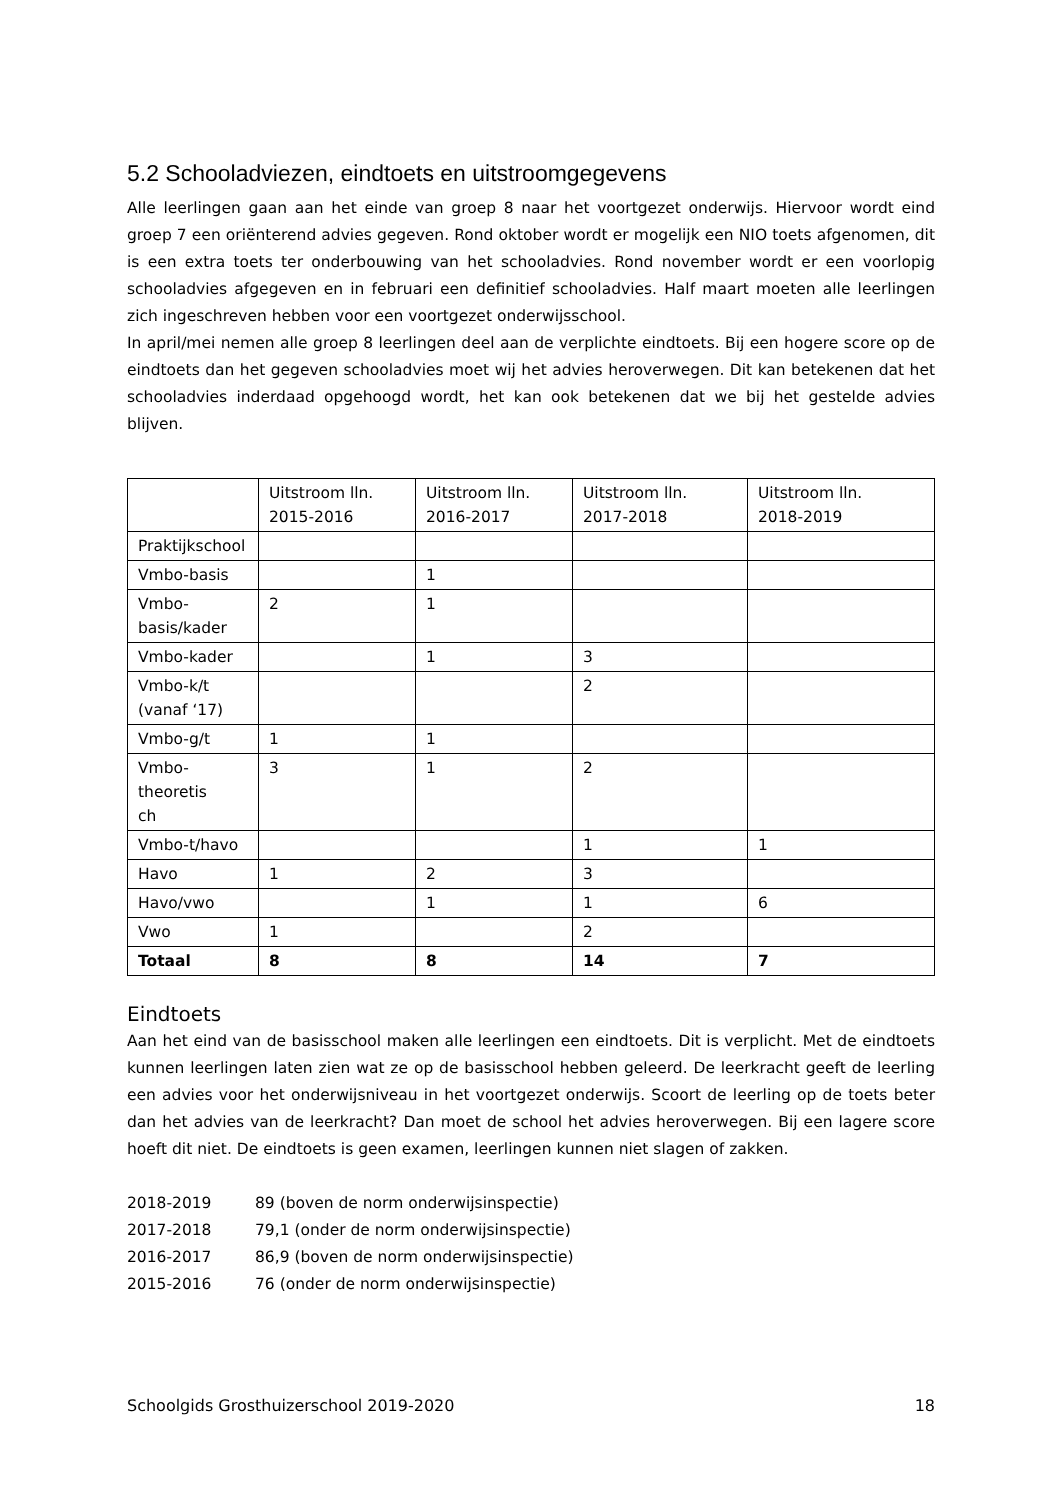5.2 Schooladviezen, eindtoets en uitstroomgegevens
Alle leerlingen gaan aan het einde van groep 8 naar het voortgezet onderwijs. Hiervoor wordt eind groep 7 een oriënterend advies gegeven. Rond oktober wordt er mogelijk een NIO toets afgenomen, dit is een extra toets ter onderbouwing van het schooladvies. Rond november wordt er een voorlopig schooladvies afgegeven en in februari een definitief schooladvies. Half maart moeten alle leerlingen zich ingeschreven hebben voor een voortgezet onderwijsschool.
In april/mei nemen alle groep 8 leerlingen deel aan de verplichte eindtoets. Bij een hogere score op de eindtoets dan het gegeven schooladvies moet wij het advies heroverwegen. Dit kan betekenen dat het schooladvies inderdaad opgehoogd wordt, het kan ook betekenen dat we bij het gestelde advies blijven.
| | Uitstroom lln. 2015-2016 | Uitstroom lln. 2016-2017 | Uitstroom lln. 2017-2018 | Uitstroom lln. 2018-2019 |
| Praktijkschool | | | | |
| Vmbo-basis | | 1 | | |
| Vmbo- basis/kader | 2 | 1 | | |
| Vmbo-kader | | 1 | 3 | |
| Vmbo-k/t (vanaf ‘17) | | | 2 | |
| Vmbo-g/t | 1 | 1 | | |
| Vmbo-theoretis ch | 3 | 1 | 2 | |
| Vmbo-t/havo | | | 1 | 1 |
| Havo | 1 | 2 | 3 | |
| Havo/vwo | | 1 | 1 | 6 |
| Vwo | 1 | | 2 | |
| Totaal | 8 | 8 | 14 | 7 |
Eindtoets
Aan het eind van de basisschool maken alle leerlingen een eindtoets. Dit is verplicht. Met de eindtoets kunnen leerlingen laten zien wat ze op de basisschool hebben geleerd. De leerkracht geeft de leerling een advies voor het onderwijsniveau in het voortgezet onderwijs. Scoort de leerling op de toets beter dan het advies van de leerkracht? Dan moet de school het advies heroverwegen. Bij een lagere score hoeft dit niet. De eindtoets is geen examen, leerlingen kunnen niet slagen of zakken.
| 2018-2019 | 89 (boven de norm onderwijsinspectie) |
| 2017-2018 | 79,1 (onder de norm onderwijsinspectie) |
| 2016-2017 | 86,9 (boven de norm onderwijsinspectie) |
| 2015-2016 | 76 (onder de norm onderwijsinspectie) |
Schoolgids Grosthuizerschool 2019-2020 18